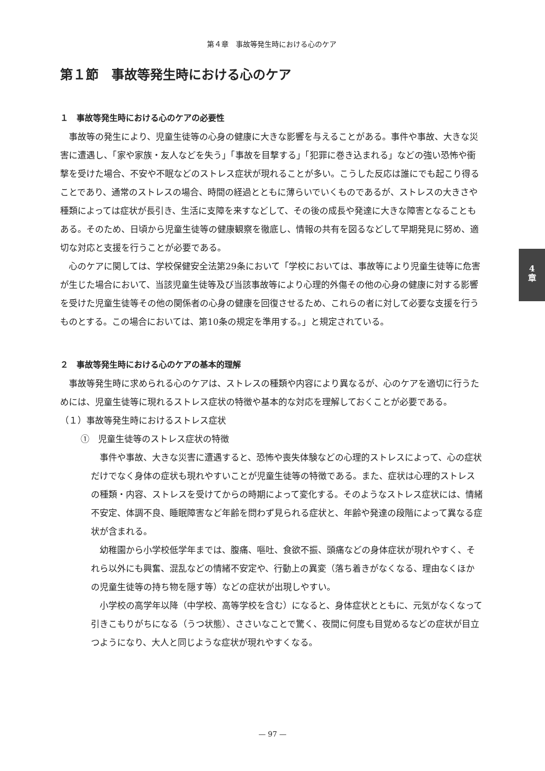第４章　事故等発生時における心のケア
第１節　事故等発生時における心のケア
１　事故等発生時における心のケアの必要性
事故等の発生により、児童生徒等の心身の健康に大きな影響を与えることがある。事件や事故、大きな災害に遭遇し、「家や家族・友人などを失う」「事故を目撃する」「犯罪に巻き込まれる」などの強い恐怖や衝撃を受けた場合、不安や不眠などのストレス症状が現れることが多い。こうした反応は誰にでも起こり得ることであり、通常のストレスの場合、時間の経過とともに薄らいでいくものであるが、ストレスの大きさや種類によっては症状が長引き、生活に支障を来すなどして、その後の成長や発達に大きな障害となることもある。そのため、日頃から児童生徒等の健康観察を徹底し、情報の共有を図るなどして早期発見に努め、適切な対応と支援を行うことが必要である。
心のケアに関しては、学校保健安全法第29条において「学校においては、事故等により児童生徒等に危害が生じた場合において、当該児童生徒等及び当該事故等により心理的外傷その他の心身の健康に対する影響を受けた児童生徒等その他の関係者の心身の健康を回復させるため、これらの者に対して必要な支援を行うものとする。この場合においては、第10条の規定を準用する。」と規定されている。
２　事故等発生時における心のケアの基本的理解
事故等発生時に求められる心のケアは、ストレスの種類や内容により異なるが、心のケアを適切に行うためには、児童生徒等に現れるストレス症状の特徴や基本的な対応を理解しておくことが必要である。
（１）事故等発生時におけるストレス症状
①　児童生徒等のストレス症状の特徴
事件や事故、大きな災害に遭遇すると、恐怖や喪失体験などの心理的ストレスによって、心の症状だけでなく身体の症状も現れやすいことが児童生徒等の特徴である。また、症状は心理的ストレスの種類・内容、ストレスを受けてからの時期によって変化する。そのようなストレス症状には、情緒不安定、体調不良、睡眠障害など年齢を問わず見られる症状と、年齢や発達の段階によって異なる症状が含まれる。
幼稚園から小学校低学年までは、腹痛、嘔吐、食欲不振、頭痛などの身体症状が現れやすく、それら以外にも興奮、混乱などの情緒不安定や、行動上の異変（落ち着きがなくなる、理由なくほかの児童生徒等の持ち物を隠す等）などの症状が出現しやすい。
小学校の高学年以降（中学校、高等学校を含む）になると、身体症状とともに、元気がなくなって引きこもりがちになる（うつ状態）、ささいなことで驚く、夜間に何度も目覚めるなどの症状が目立つようになり、大人と同じような症状が現れやすくなる。
4
章
— 97 —